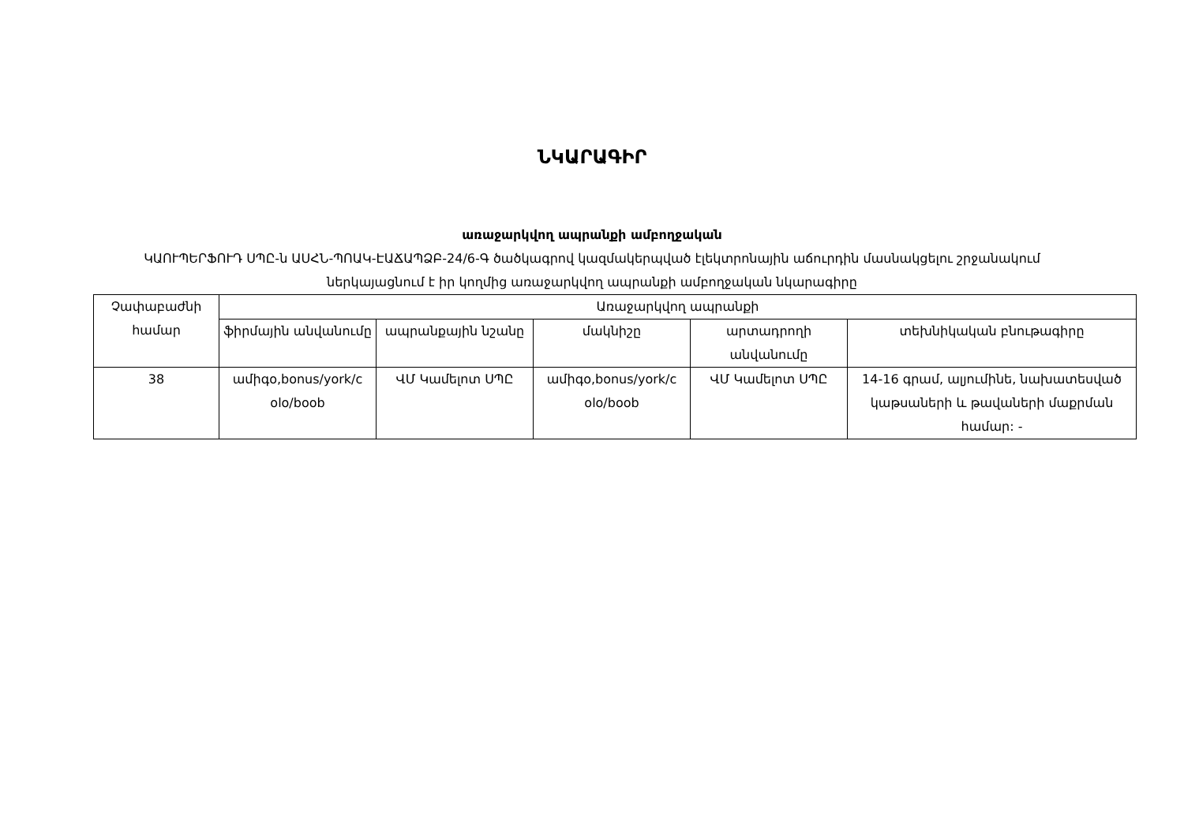ՆԿԱՐԱԳԻՐ
առաջարկվող ապրանքի ամբողջական
ԿԱՈՒՊԵՐՖՈՒԴ ՍՊԸ-ն ԱՍՀՆ-ՊՈԱԿ-ԷԱՃԱՊՁԲ-24/6-Գ ծածկագրով կազմակերպված էլեկտրոնային աճուրդին մասնակցելու շրջանակում ներկայացնում է իր կողմից առաջարկվող ապրանքի ամբողջական նկարագիրը
| Չափաբաժնի համար | Առաջարկվող ապրանքի | | | | |
| --- | --- | --- | --- | --- | --- |
| | ֆիրմային անվանումը | ապրանքային նշանը | մակնիշը | արտադրողի անվանումը | տեխնիկական բնութագիրը |
| 38 | ամիգօ,bonus/york/c olo/boob | ՎՄ Կամելոտ ՍՊԸ | ամիգօ,bonus/york/c olo/boob | ՎՄ Կամելոտ ՍՊԸ | 14-16 գրամ, ալյումինե, նախատեսված կաթսաների և թավաների մաքրման համար: - |